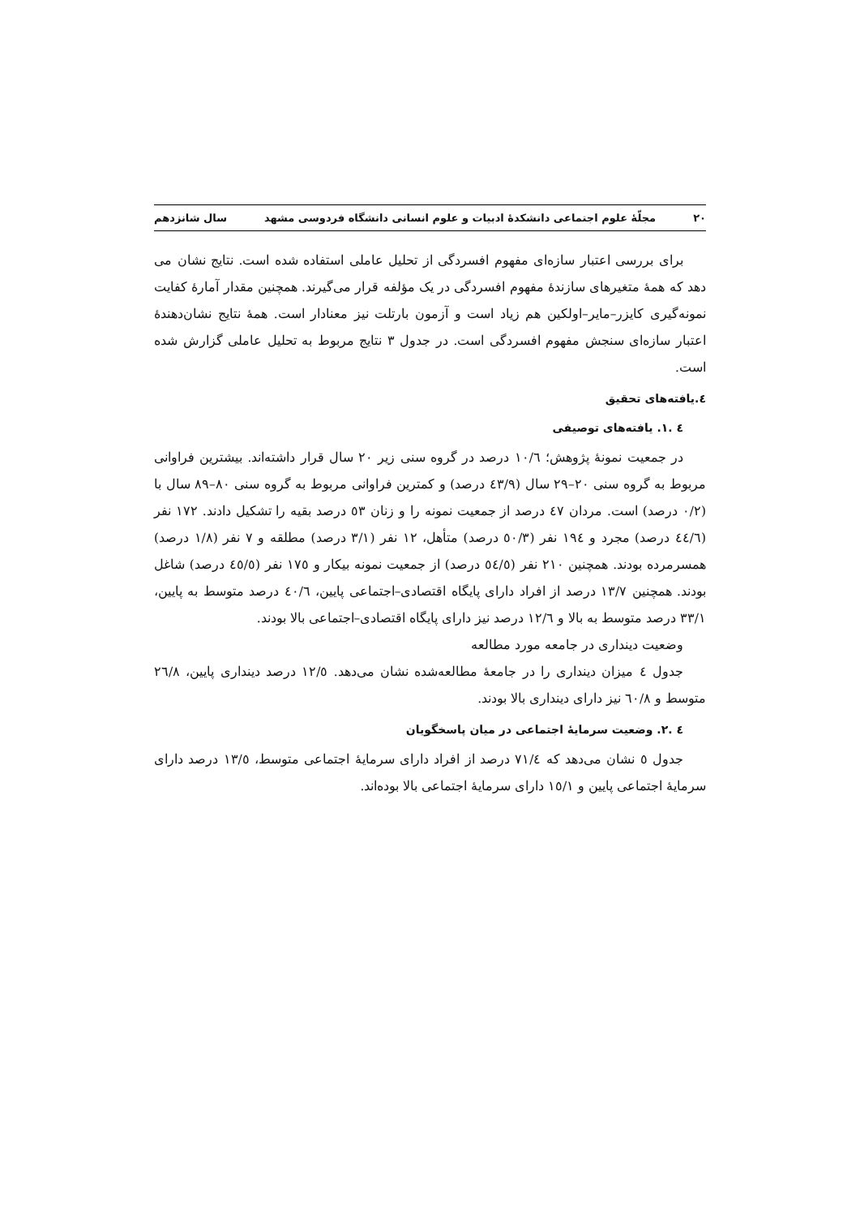۲۰ مجلّهٔ علوم اجتماعی دانشکدهٔ ادبیات و علوم انسانی دانشگاه فردوسی مشهد سال شانزدهم
برای بررسی اعتبار سازه‌ای مفهوم افسردگی از تحلیل عاملی استفاده شده است. نتایج نشان می دهد که همهٔ متغیرهای سازندهٔ مفهوم افسردگی در یک مؤلفه قرار می‌گیرند. همچنین مقدار آمارهٔ کفایت نمونه‌گیری کایزر–مایر–اولکین هم زیاد است و آزمون بارتلت نیز معنادار است. همهٔ نتایج نشان‌دهندهٔ اعتبار سازه‌ای سنجش مفهوم افسردگی است. در جدول ۳ نتایج مربوط به تحلیل عاملی گزارش شده است.
٤.یافته‌های تحقیق
٤ .١. یافته‌های توصیفی
در جمعیت نمونهٔ پژوهش؛ ١٠/٦ درصد در گروه سنی زیر ٢٠ سال قرار داشته‌اند. بیشترین فراوانی مربوط به گروه سنی ٢٠–٢٩ سال (٤٣/٩ درصد) و کمترین فراوانی مربوط به گروه سنی ٨٠–٨٩ سال با (٠/٢ درصد) است. مردان ٤٧ درصد از جمعیت نمونه را و زنان ٥٣ درصد بقیه را تشکیل دادند. ١٧٢ نفر (٤٤/٦ درصد) مجرد و ١٩٤ نفر (٥٠/٣ درصد) متأهل، ١٢ نفر (٣/١ درصد) مطلقه و ٧ نفر (١/٨ درصد) همسرمرده بودند. همچنین ٢١٠ نفر (٥٤/٥ درصد) از جمعیت نمونه بیکار و ١٧٥ نفر (٤٥/٥ درصد) شاغل بودند. همچنین ١٣/٧ درصد از افراد دارای پایگاه اقتصادی–اجتماعی پایین، ٤٠/٦ درصد متوسط به پایین، ٣٣/١ درصد متوسط به بالا و ١٢/٦ درصد نیز دارای پایگاه اقتصادی–اجتماعی بالا بودند.
وضعیت دینداری در جامعه مورد مطالعه
جدول ٤ میزان دینداری را در جامعهٔ مطالعه‌شده نشان می‌دهد. ١٢/٥ درصد دینداری پایین، ٢٦/٨ متوسط و ٦٠/٨ نیز دارای دینداری بالا بودند.
٤ .٢. وضعیت سرمایهٔ اجتماعی در میان پاسخگویان
جدول ٥ نشان می‌دهد که ٧١/٤ درصد از افراد دارای سرمایهٔ اجتماعی متوسط، ١٣/٥ درصد دارای سرمایهٔ اجتماعی پایین و ١٥/١ دارای سرمایهٔ اجتماعی بالا بوده‌اند.